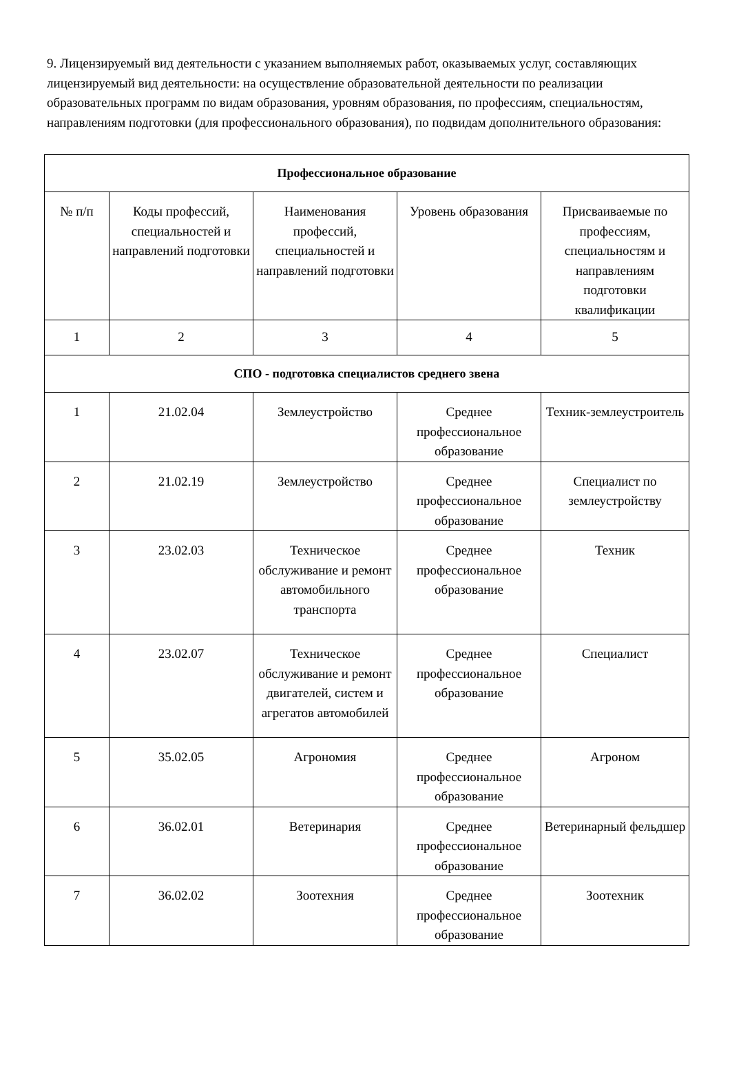9. Лицензируемый вид деятельности с указанием выполняемых работ, оказываемых услуг, составляющих лицензируемый вид деятельности: на осуществление образовательной деятельности по реализации образовательных программ по видам образования, уровням образования, по профессиям, специальностям, направлениям подготовки (для профессионального образования), по подвидам дополнительного образования:
| Профессиональное образование | | | | |
| --- | --- | --- | --- | --- |
| № п/п | Коды профессий, специальностей и направлений подготовки | Наименования профессий, специальностей и направлений подготовки | Уровень образования | Присваиваемые по профессиям, специальностям и направлениям подготовки квалификации |
| 1 | 2 | 3 | 4 | 5 |
| СПО - подготовка специалистов среднего звена | | | | |
| 1 | 21.02.04 | Землеустройство | Среднее профессиональное образование | Техник-землеустроитель |
| 2 | 21.02.19 | Землеустройство | Среднее профессиональное образование | Специалист по землеустройству |
| 3 | 23.02.03 | Техническое обслуживание и ремонт автомобильного транспорта | Среднее профессиональное образование | Техник |
| 4 | 23.02.07 | Техническое обслуживание и ремонт двигателей, систем и агрегатов автомобилей | Среднее профессиональное образование | Специалист |
| 5 | 35.02.05 | Агрономия | Среднее профессиональное образование | Агроном |
| 6 | 36.02.01 | Ветеринария | Среднее профессиональное образование | Ветеринарный фельдшер |
| 7 | 36.02.02 | Зоотехния | Среднее профессиональное образование | Зоотехник |